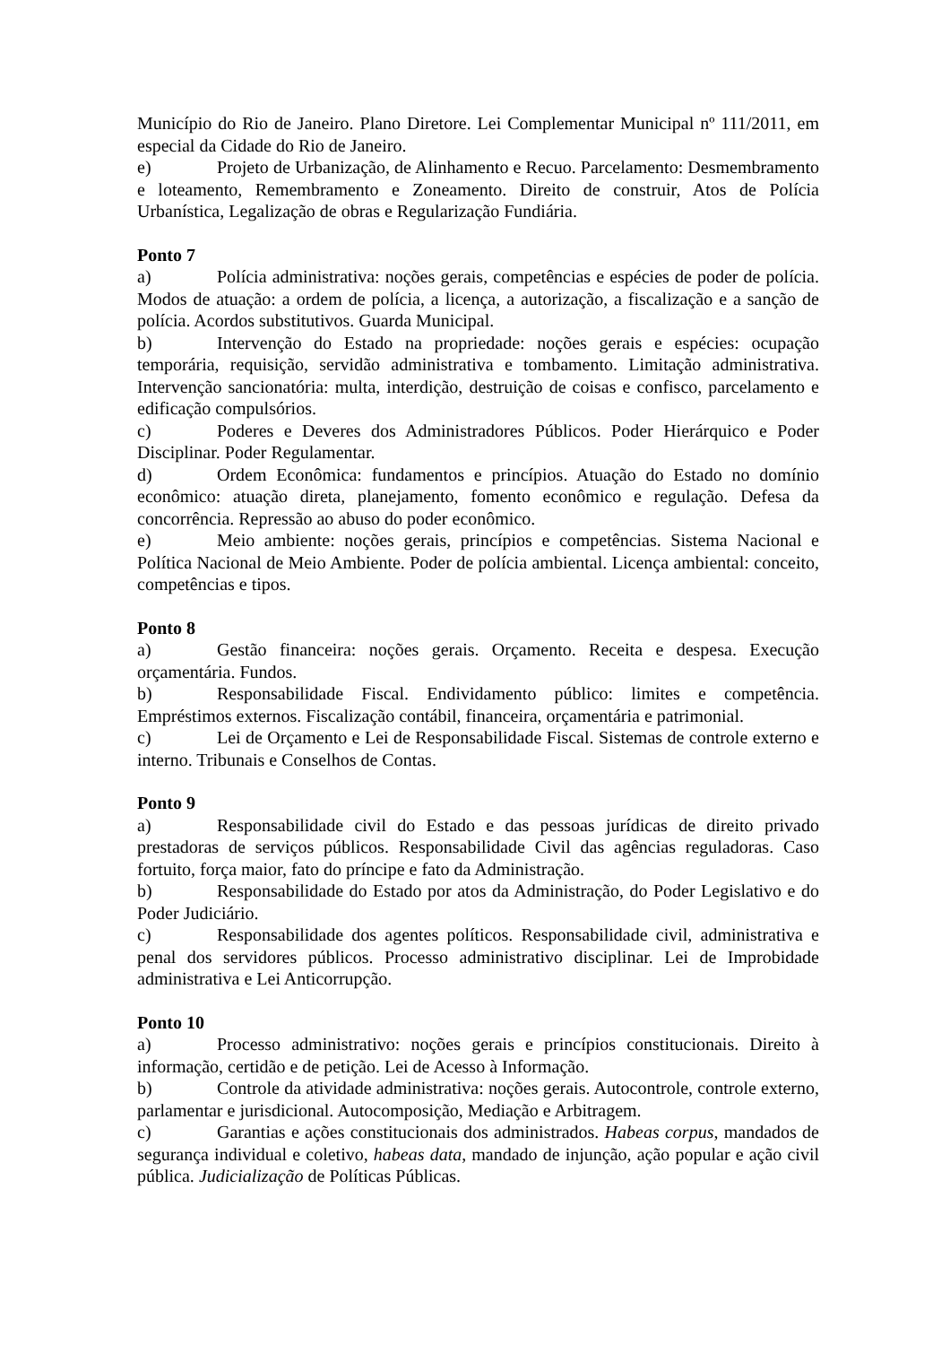Município do Rio de Janeiro. Plano Diretore. Lei Complementar Municipal nº 111/2011, em especial da Cidade do Rio de Janeiro.
e) Projeto de Urbanização, de Alinhamento e Recuo. Parcelamento: Desmembramento e loteamento, Remembramento e Zoneamento. Direito de construir, Atos de Polícia Urbanística, Legalização de obras e Regularização Fundiária.
Ponto 7
a) Polícia administrativa: noções gerais, competências e espécies de poder de polícia. Modos de atuação: a ordem de polícia, a licença, a autorização, a fiscalização e a sanção de polícia. Acordos substitutivos. Guarda Municipal.
b) Intervenção do Estado na propriedade: noções gerais e espécies: ocupação temporária, requisição, servidão administrativa e tombamento. Limitação administrativa. Intervenção sancionatória: multa, interdição, destruição de coisas e confisco, parcelamento e edificação compulsórios.
c) Poderes e Deveres dos Administradores Públicos. Poder Hierárquico e Poder Disciplinar. Poder Regulamentar.
d) Ordem Econômica: fundamentos e princípios. Atuação do Estado no domínio econômico: atuação direta, planejamento, fomento econômico e regulação. Defesa da concorrência. Repressão ao abuso do poder econômico.
e) Meio ambiente: noções gerais, princípios e competências. Sistema Nacional e Política Nacional de Meio Ambiente. Poder de polícia ambiental. Licença ambiental: conceito, competências e tipos.
Ponto 8
a) Gestão financeira: noções gerais. Orçamento. Receita e despesa. Execução orçamentária. Fundos.
b) Responsabilidade Fiscal. Endividamento público: limites e competência. Empréstimos externos. Fiscalização contábil, financeira, orçamentária e patrimonial.
c) Lei de Orçamento e Lei de Responsabilidade Fiscal. Sistemas de controle externo e interno. Tribunais e Conselhos de Contas.
Ponto 9
a) Responsabilidade civil do Estado e das pessoas jurídicas de direito privado prestadoras de serviços públicos. Responsabilidade Civil das agências reguladoras. Caso fortuito, força maior, fato do príncipe e fato da Administração.
b) Responsabilidade do Estado por atos da Administração, do Poder Legislativo e do Poder Judiciário.
c) Responsabilidade dos agentes políticos. Responsabilidade civil, administrativa e penal dos servidores públicos. Processo administrativo disciplinar. Lei de Improbidade administrativa e Lei Anticorrupção.
Ponto 10
a) Processo administrativo: noções gerais e princípios constitucionais. Direito à informação, certidão e de petição. Lei de Acesso à Informação.
b) Controle da atividade administrativa: noções gerais. Autocontrole, controle externo, parlamentar e jurisdicional. Autocomposição, Mediação e Arbitragem.
c) Garantias e ações constitucionais dos administrados. Habeas corpus, mandados de segurança individual e coletivo, habeas data, mandado de injunção, ação popular e ação civil pública. Judicialização de Políticas Públicas.